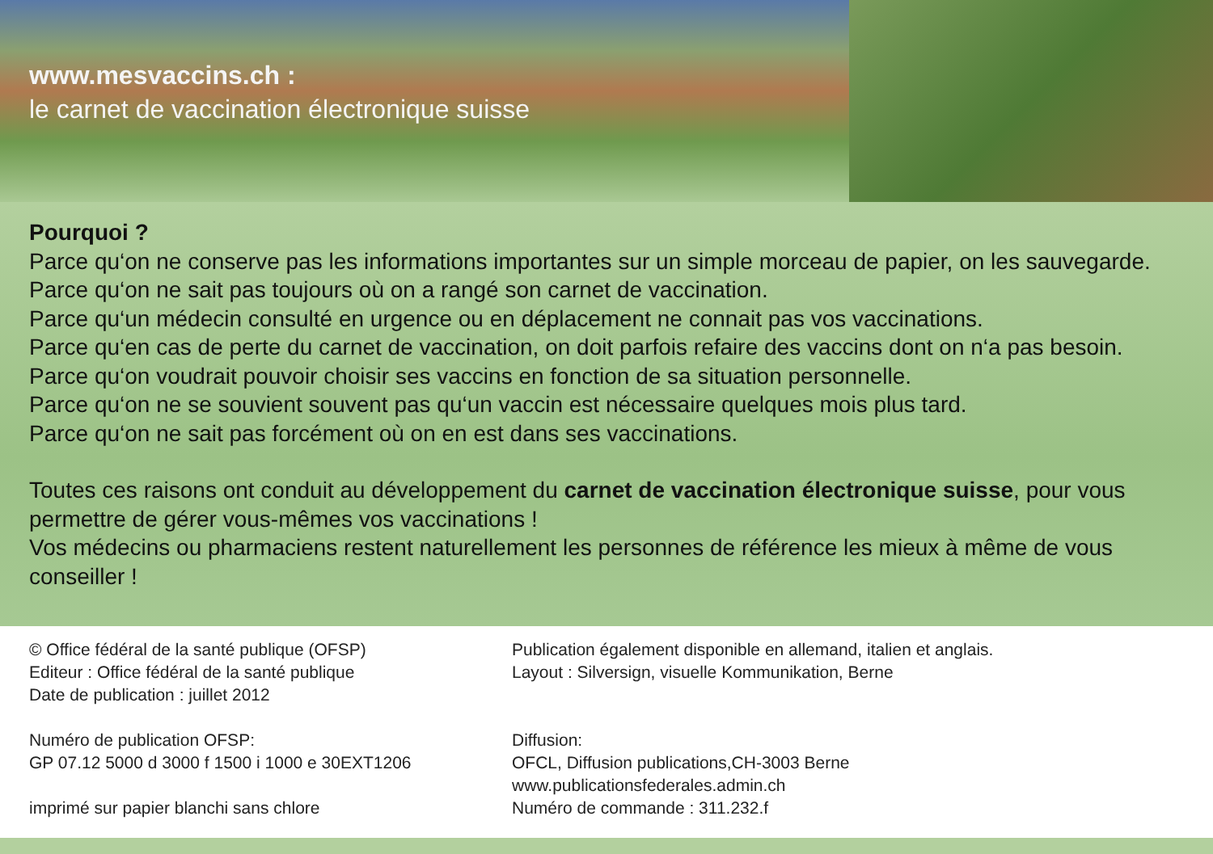www.mesvaccins.ch :
le carnet de vaccination électronique suisse
Pourquoi ?
Parce qu‘on ne conserve pas les informations importantes sur un simple morceau de papier, on les sauvegarde.
Parce qu‘on ne sait pas toujours où on a rangé son carnet de vaccination.
Parce qu‘un médecin consulté en urgence ou en déplacement ne connait pas vos vaccinations.
Parce qu‘en cas de perte du carnet de vaccination, on doit parfois refaire des vaccins dont on n‘a pas besoin.
Parce qu‘on voudrait pouvoir choisir ses vaccins en fonction de sa situation personnelle.
Parce qu‘on ne se souvient souvent pas qu‘un vaccin est nécessaire quelques mois plus tard.
Parce qu‘on ne sait pas forcément où on en est dans ses vaccinations.
Toutes ces raisons ont conduit au développement du carnet de vaccination électronique suisse, pour vous permettre de gérer vous-mêmes vos vaccinations !
Vos médecins ou pharmaciens restent naturellement les personnes de référence les mieux à même de vous conseiller !
© Office fédéral de la santé publique (OFSP)
Editeur : Office fédéral de la santé publique
Date de publication : juillet 2012
Numéro de publication OFSP:
GP 07.12 5000 d 3000 f 1500 i 1000 e 30EXT1206
imprimé sur papier blanchi sans chlore
Publication également disponible en allemand, italien et anglais.
Layout : Silversign, visuelle Kommunikation, Berne
Diffusion:
OFCL, Diffusion publications,CH-3003 Berne
www.publicationsfederales.admin.ch
Numéro de commande : 311.232.f